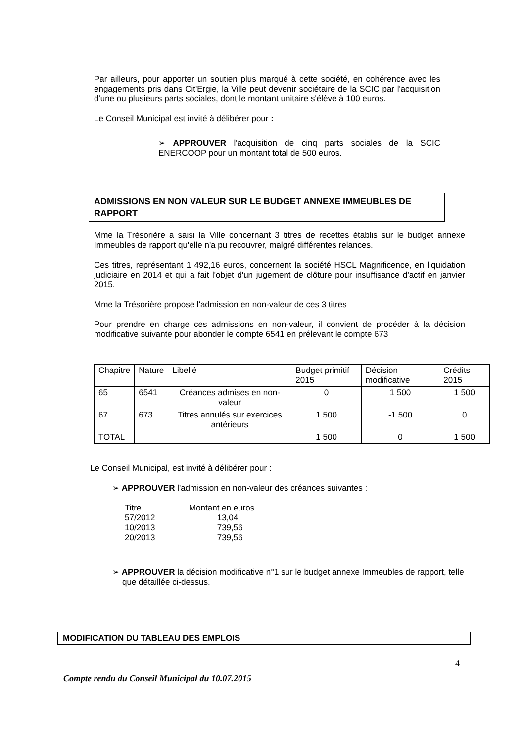Par ailleurs, pour apporter un soutien plus marqué à cette société, en cohérence avec les engagements pris dans Cit'Ergie, la Ville peut devenir sociétaire de la SCIC par l'acquisition d'une ou plusieurs parts sociales, dont le montant unitaire s'élève à 100 euros.
Le Conseil Municipal est invité à délibérer pour :
➢ APPROUVER l'acquisition de cinq parts sociales de la SCIC ENERCOOP pour un montant total de 500 euros.
ADMISSIONS EN NON VALEUR SUR LE BUDGET ANNEXE IMMEUBLES DE RAPPORT
Mme la Trésorière a saisi la Ville concernant 3 titres de recettes établis sur le budget annexe Immeubles de rapport qu'elle n'a pu recouvrer, malgré différentes relances.
Ces titres, représentant 1 492,16 euros, concernent la société HSCL Magnificence, en liquidation judiciaire en 2014 et qui a fait l'objet d'un jugement de clôture pour insuffisance d'actif en janvier 2015.
Mme la Trésorière propose l'admission en non-valeur de ces 3 titres
Pour prendre en charge ces admissions en non-valeur, il convient de procéder à la décision modificative suivante pour abonder le compte 6541 en prélevant le compte 673
| Chapitre | Nature | Libellé | Budget primitif 2015 | Décision modificative | Crédits 2015 |
| 65 | 6541 | Créances admises en non-valeur | 0 | 1 500 | 1 500 |
| 67 | 673 | Titres annulés sur exercices antérieurs | 1 500 | -1 500 | 0 |
| TOTAL | | | 1 500 | 0 | 1 500 |
Le Conseil Municipal, est invité à délibérer pour :
➢ APPROUVER l'admission en non-valeur des créances suivantes :
| Titre 57/2012 10/2013 20/2013 | Montant en euros 13,04 739,56 739,56 |
➢ APPROUVER la décision modificative n°1 sur le budget annexe Immeubles de rapport, telle que détaillée ci-dessus.
MODIFICATION DU TABLEAU DES EMPLOIS
4
Compte rendu du Conseil Municipal du 10.07.2015